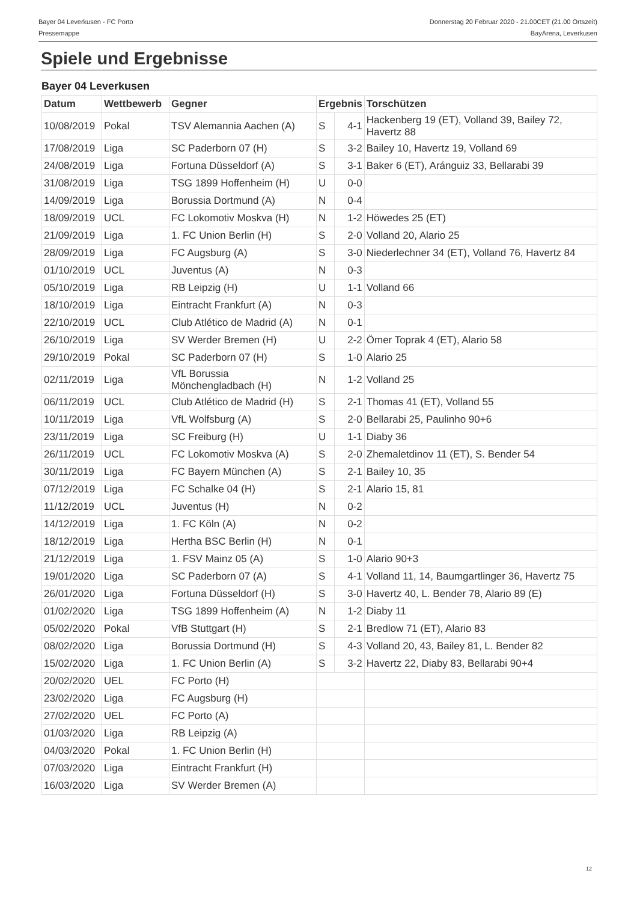Bayer 04 Leverkusen - FC Porto Donnerstag 20 Februar 2020 - 21.00CET (21.00 Ortszeit)
Pressemappe BayArena, Leverkusen
Spiele und Ergebnisse
Bayer 04 Leverkusen
| Datum | Wettbewerb | Gegner | Ergebnis | | Torschützen |
| --- | --- | --- | --- | --- | --- |
| 10/08/2019 | Pokal | TSV Alemannia Aachen (A) | S | 4-1 | Hackenberg 19 (ET), Volland 39, Bailey 72, Havertz 88 |
| 17/08/2019 | Liga | SC Paderborn 07 (H) | S | 3-2 | Bailey 10, Havertz 19, Volland 69 |
| 24/08/2019 | Liga | Fortuna Düsseldorf (A) | S | 3-1 | Baker 6 (ET), Aránguiz 33, Bellarabi 39 |
| 31/08/2019 | Liga | TSG 1899 Hoffenheim (H) | U | 0-0 | |
| 14/09/2019 | Liga | Borussia Dortmund (A) | N | 0-4 | |
| 18/09/2019 | UCL | FC Lokomotiv Moskva (H) | N | 1-2 | Höwedes 25 (ET) |
| 21/09/2019 | Liga | 1. FC Union Berlin (H) | S | 2-0 | Volland 20, Alario 25 |
| 28/09/2019 | Liga | FC Augsburg (A) | S | 3-0 | Niederlechner 34 (ET), Volland 76, Havertz 84 |
| 01/10/2019 | UCL | Juventus (A) | N | 0-3 | |
| 05/10/2019 | Liga | RB Leipzig (H) | U | 1-1 | Volland 66 |
| 18/10/2019 | Liga | Eintracht Frankfurt (A) | N | 0-3 | |
| 22/10/2019 | UCL | Club Atlético de Madrid (A) | N | 0-1 | |
| 26/10/2019 | Liga | SV Werder Bremen (H) | U | 2-2 | Ömer Toprak 4 (ET), Alario 58 |
| 29/10/2019 | Pokal | SC Paderborn 07 (H) | S | 1-0 | Alario 25 |
| 02/11/2019 | Liga | VfL Borussia Mönchengladbach (H) | N | 1-2 | Volland 25 |
| 06/11/2019 | UCL | Club Atlético de Madrid (H) | S | 2-1 | Thomas 41 (ET), Volland 55 |
| 10/11/2019 | Liga | VfL Wolfsburg (A) | S | 2-0 | Bellarabi 25, Paulinho 90+6 |
| 23/11/2019 | Liga | SC Freiburg (H) | U | 1-1 | Diaby 36 |
| 26/11/2019 | UCL | FC Lokomotiv Moskva (A) | S | 2-0 | Zhemaletdinov 11 (ET), S. Bender 54 |
| 30/11/2019 | Liga | FC Bayern München (A) | S | 2-1 | Bailey 10, 35 |
| 07/12/2019 | Liga | FC Schalke 04 (H) | S | 2-1 | Alario 15, 81 |
| 11/12/2019 | UCL | Juventus (H) | N | 0-2 | |
| 14/12/2019 | Liga | 1. FC Köln (A) | N | 0-2 | |
| 18/12/2019 | Liga | Hertha BSC Berlin (H) | N | 0-1 | |
| 21/12/2019 | Liga | 1. FSV Mainz 05 (A) | S | 1-0 | Alario 90+3 |
| 19/01/2020 | Liga | SC Paderborn 07 (A) | S | 4-1 | Volland 11, 14, Baumgartlinger 36, Havertz 75 |
| 26/01/2020 | Liga | Fortuna Düsseldorf (H) | S | 3-0 | Havertz 40, L. Bender 78, Alario 89 (E) |
| 01/02/2020 | Liga | TSG 1899 Hoffenheim (A) | N | 1-2 | Diaby 11 |
| 05/02/2020 | Pokal | VfB Stuttgart (H) | S | 2-1 | Bredlow 71 (ET), Alario 83 |
| 08/02/2020 | Liga | Borussia Dortmund (H) | S | 4-3 | Volland 20, 43, Bailey 81, L. Bender 82 |
| 15/02/2020 | Liga | 1. FC Union Berlin (A) | S | 3-2 | Havertz 22, Diaby 83, Bellarabi 90+4 |
| 20/02/2020 | UEL | FC Porto (H) | | | |
| 23/02/2020 | Liga | FC Augsburg (H) | | | |
| 27/02/2020 | UEL | FC Porto (A) | | | |
| 01/03/2020 | Liga | RB Leipzig (A) | | | |
| 04/03/2020 | Pokal | 1. FC Union Berlin (H) | | | |
| 07/03/2020 | Liga | Eintracht Frankfurt (H) | | | |
| 16/03/2020 | Liga | SV Werder Bremen (A) | | | |
12